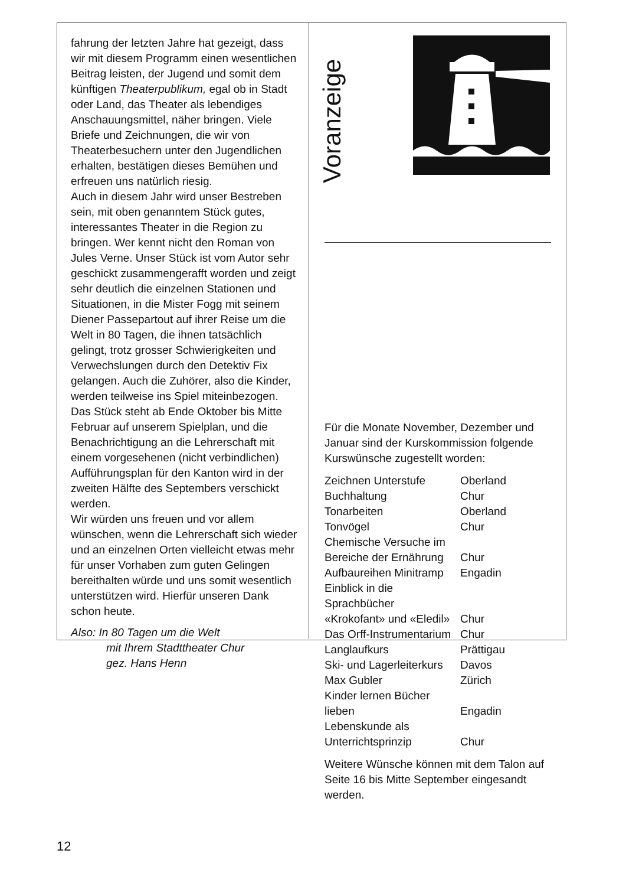fahrung der letzten Jahre hat gezeigt, dass wir mit diesem Programm einen wesentlichen Beitrag leisten, der Jugend und somit dem künftigen Theaterpublikum, egal ob in Stadt oder Land, das Theater als lebendiges Anschauungsmittel, näher bringen. Viele Briefe und Zeichnungen, die wir von Theaterbesuchern unter den Jugendlichen erhalten, bestätigen dieses Bemühen und erfreuen uns natürlich riesig.
Auch in diesem Jahr wird unser Bestreben sein, mit oben genanntem Stück gutes, interessantes Theater in die Region zu bringen. Wer kennt nicht den Roman von Jules Verne. Unser Stück ist vom Autor sehr geschickt zusammengerafft worden und zeigt sehr deutlich die einzelnen Stationen und Situationen, in die Mister Fogg mit seinem Diener Passepartout auf ihrer Reise um die Welt in 80 Tagen, die ihnen tatsächlich gelingt, trotz grosser Schwierigkeiten und Verwechslungen durch den Detektiv Fix gelangen. Auch die Zuhörer, also die Kinder, werden teilweise ins Spiel miteinbezogen.
Das Stück steht ab Ende Oktober bis Mitte Februar auf unserem Spielplan, und die Benachrichtigung an die Lehrerschaft mit einem vorgesehenen (nicht verbindlichen) Aufführungsplan für den Kanton wird in der zweiten Hälfte des Septembers verschickt werden.
Wir würden uns freuen und vor allem wünschen, wenn die Lehrerschaft sich wieder und an einzelnen Orten vielleicht etwas mehr für unser Vorhaben zum guten Gelingen bereithalten würde und uns somit wesentlich unterstützen wird. Hierfür unseren Dank schon heute.
Also: In 80 Tagen um die Welt
mit Ihrem Stadttheater Chur
gez. Hans Henn
Voranzeige
Für die Monate November, Dezember und Januar sind der Kurskommission folgende Kurswünsche zugestellt worden:
| Zeichnen Unterstufe | Oberland |
| Buchhaltung | Chur |
| Tonarbeiten | Oberland |
| Tonvögel | Chur |
| Chemische Versuche im Bereiche der Ernährung | Chur |
| Aufbaureihen Minitramp | Engadin |
| Einblick in die Sprachbücher «Krokofant» und «Eledil» | Chur |
| Das Orff-Instrumentarium | Chur |
| Langlaufkurs | Prättigau |
| Ski- und Lagerleiterkurs | Davos |
| Max Gubler | Zürich |
| Kinder lernen Bücher lieben | Engadin |
| Lebenskunde als Unterrichtsprinzip | Chur |
Weitere Wünsche können mit dem Talon auf Seite 16 bis Mitte September eingesandt werden.
12